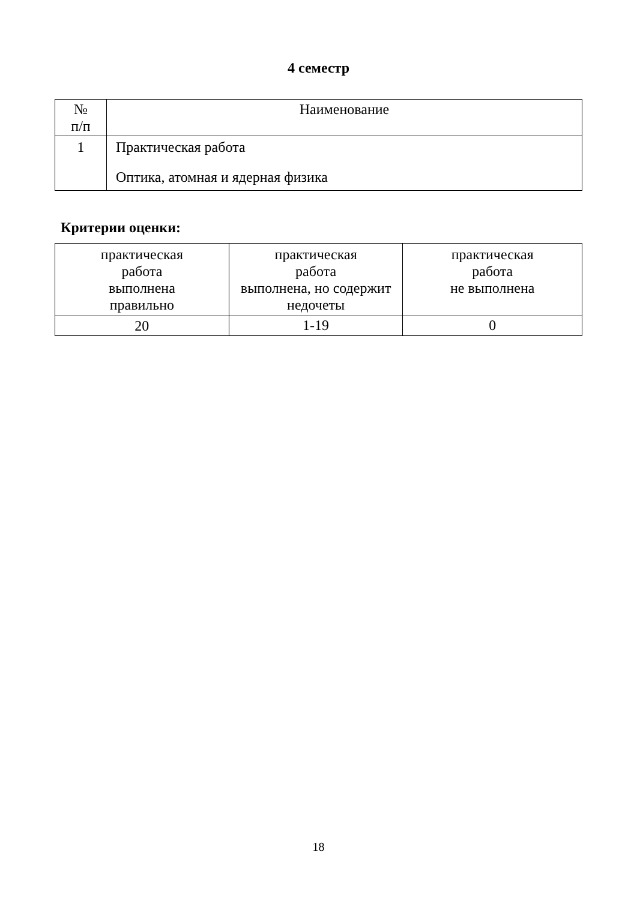4 семестр
| № п/п | Наименование |
| 1 | Практическая работа Оптика, атомная и ядерная физика |
Критерии оценки:
| практическая работа выполнена правильно | практическая работа выполнена, но содержит недочеты | практическая работа не выполнена |
| 20 | 1-19 | 0 |
18